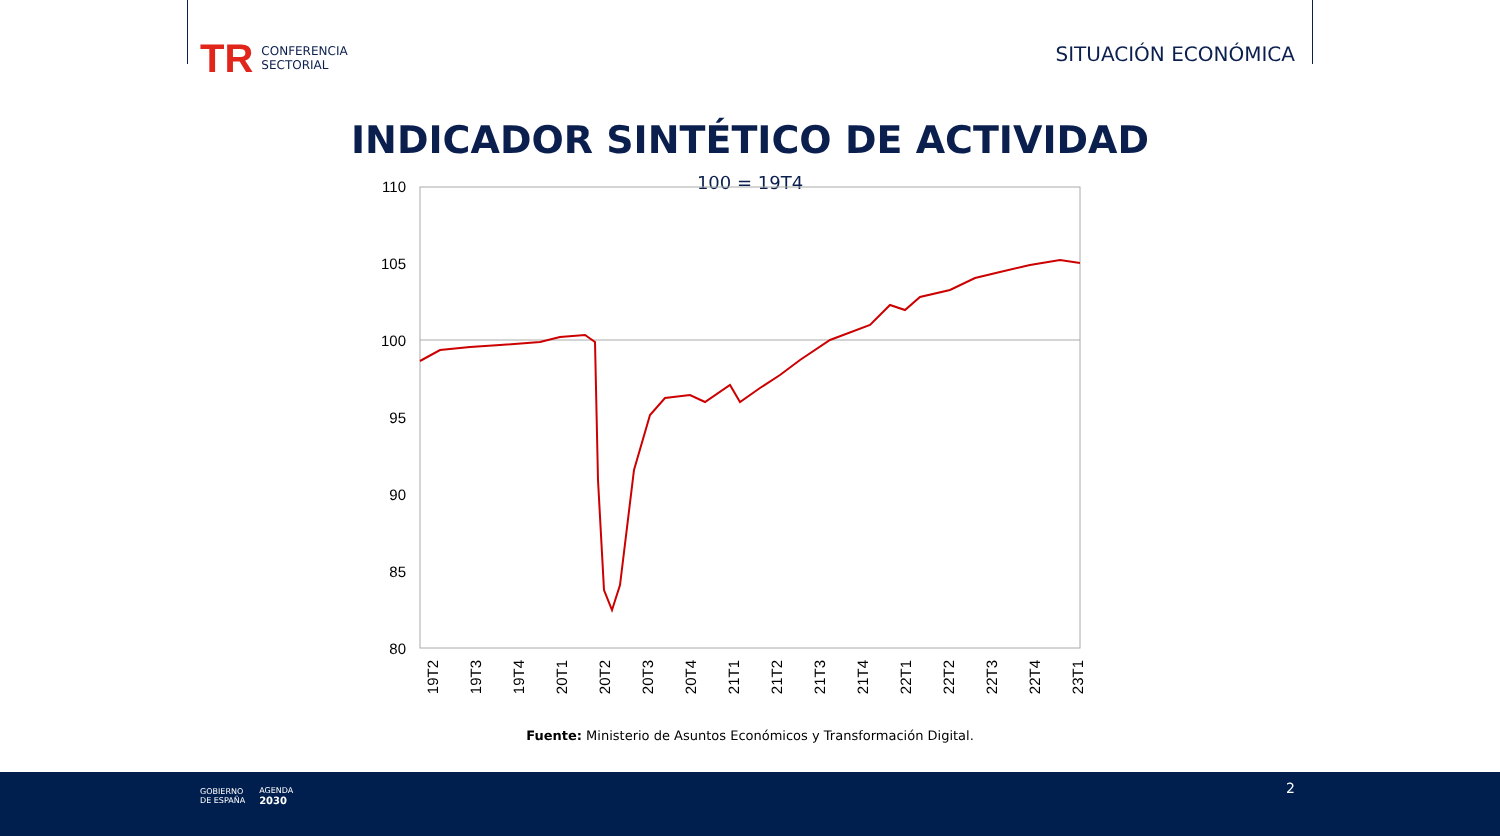TR CONFERENCIA
SECTORIAL
SITUACIÓN ECONÓMICA
INDICADOR SINTÉTICO DE ACTIVIDAD
100 = 19T4
110
105
100
95
90
85
80
19T2
19T3
19T4
20T1
20T2
20T3
20T4
21T1
21T2
21T3
21T4
22T1
22T2
22T3
22T4
23T1
Fuente: Ministerio de Asuntos Económicos y Transformación Digital.
GOBIERNO
DE ESPAÑA AGENDA
2030
2